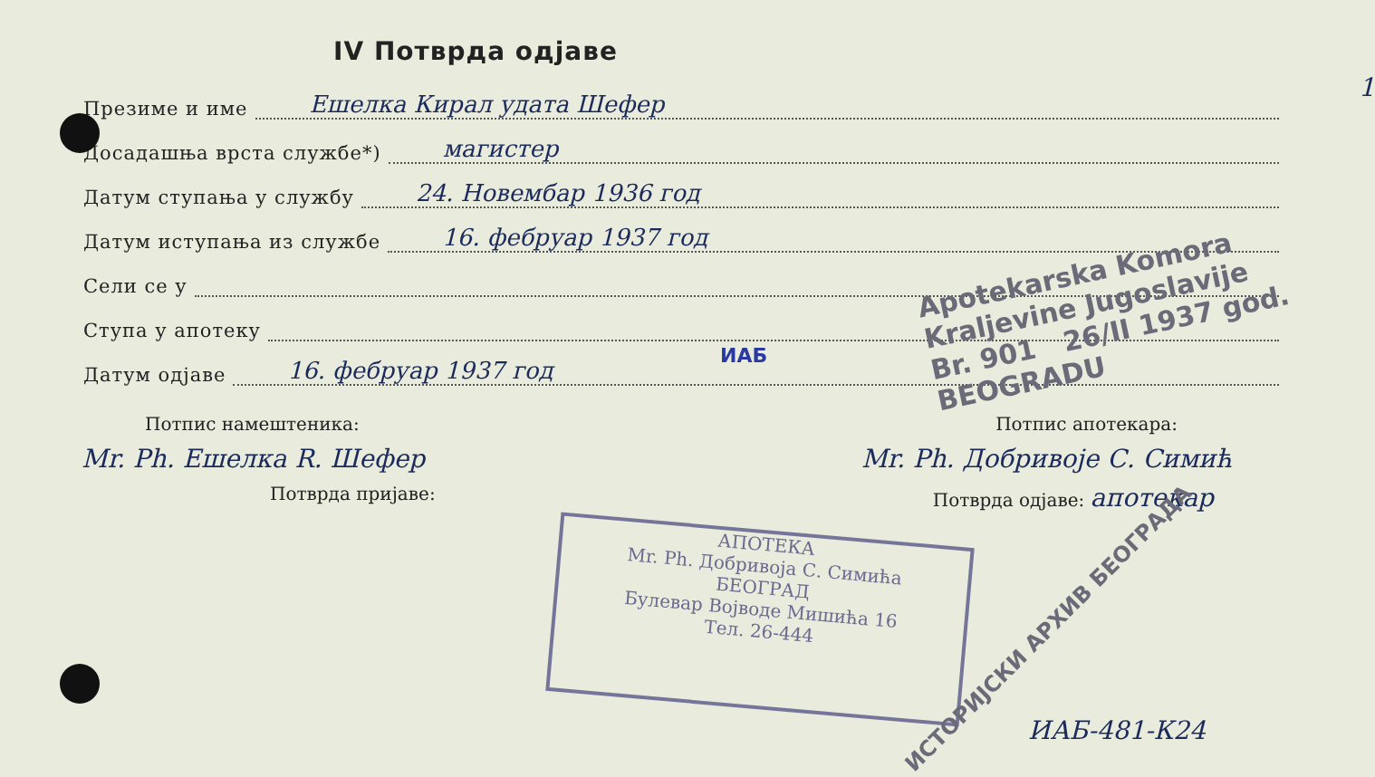IV Потврда одјаве
Презиме и име Ешелка Кирал удата Шефер
Досадашња врста службе*) магистер
Датум ступања у службу 24. Новембар 1936 год
Датум иступања из службе 16. фебруар 1937 год
Сели се у
Ступа у апотеку
Датум одјаве 16. фебруар 1937 год
Потпис намештеника: Потпис апотекара:
Mr. Ph. Ешелка R. Шефер Mr. Ph. Добривоје С. Симић
Потврда пријаве: Потврда одјаве: апотекар
Apotekarska Komora
Kraljevine Jugoslavije
Br. 901 26/II 1937 god.
BEOGRADU
ИАБ
АПОТЕКА
Mr. Ph. Добривоја С. Симића
БЕОГРАД
Булевар Војводе Мишића 16
Тел. 26-444
ИСТОРИЈСКИ АРХИВ БЕОГРАДА
ИАБ-481-К24
1